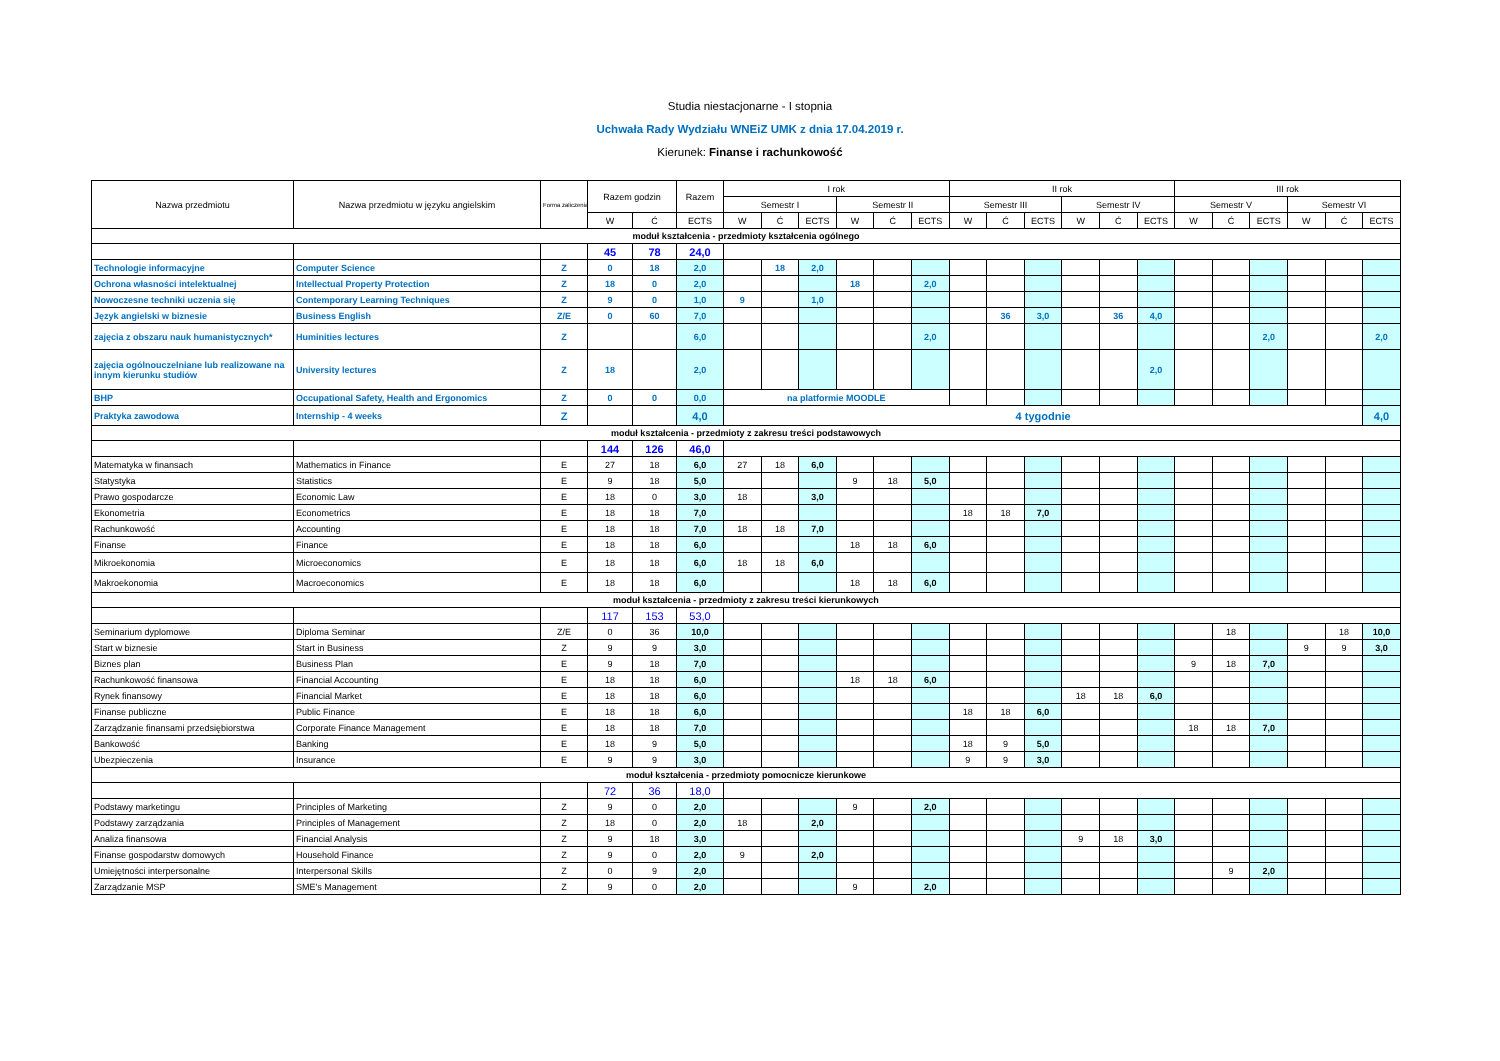Studia niestacjonarne - I stopnia
Uchwała Rady Wydziału WNEiZ UMK z dnia 17.04.2019 r.
Kierunek: Finanse i rachunkowość
| Nazwa przedmiotu | Nazwa przedmiotu w języku angielskim | Forma zaliczenia | Razem godzin | | Razem | I rok | | | | | | II rok | | | | | | III rok | | | | | |
| --- | --- | --- | --- | --- | --- | --- | --- | --- | --- | --- | --- | --- | --- | --- | --- | --- | --- | --- | --- | --- | --- | --- | --- |
| | | | | | | Semestr I | | | Semestr II | | | Semestr III | | | Semestr IV | | | Semestr V | | | Semestr VI | | |
| | | | W | Ć | ECTS | W | Ć | ECTS | W | Ć | ECTS | W | Ć | ECTS | W | Ć | ECTS | W | Ć | ECTS | W | Ć | ECTS |
| moduł kształcenia - przedmioty kształcenia ogólnego | | | | | | | | | | | | | | | | | | | | | | | |
| | | | 45 | 78 | 24,0 | | | | | | | | | | | | | | | | | | |
| Technologie informacyjne | Computer Science | Z | 0 | 18 | 2,0 | | 18 | 2,0 | | | | | | | | | | | | | | | |
| Ochrona własności intelektualnej | Intellectual Property Protection | Z | 18 | 0 | 2,0 | | | | 18 | | 2,0 | | | | | | | | | | | | |
| Nowoczesne techniki uczenia się | Contemporary Learning Techniques | Z | 9 | 0 | 1,0 | 9 | | 1,0 | | | | | | | | | | | | | | | |
| Język angielski w biznesie | Business English | Z/E | 0 | 60 | 7,0 | | | | | | | | 36 | 3,0 | | 36 | 4,0 | | | | | | |
| zajęcia z obszaru nauk humanistycznych* | Huminities lectures | Z | | | 6,0 | | | | | | 2,0 | | | | | | | | | 2,0 | | | 2,0 |
| zajęcia ogólnouczelniane lub realizowane na innym kierunku studiów | University lectures | Z | 18 | | 2,0 | | | | | | | | | | | | 2,0 | | | | | | |
| BHP | Occupational Safety, Health and Ergonomics | Z | 0 | 0 | 0,0 | na platformie MOODLE | | | | | | | | | | | | | | | | | |
| Praktyka zawodowa | Internship - 4 weeks | Z | | | 4,0 | 4 tygodnie | | | | | | | | | | | | | | | | | 4,0 |
| moduł kształcenia - przedmioty z zakresu treści podstawowych | | | | | | | | | | | | | | | | | | | | | | | |
| | | | 144 | 126 | 46,0 | | | | | | | | | | | | | | | | | | |
| Matematyka w finansach | Mathematics in Finance | E | 27 | 18 | 6,0 | 27 | 18 | 6,0 | | | | | | | | | | | | | | | |
| Statystyka | Statistics | E | 9 | 18 | 5,0 | | | | 9 | 18 | 5,0 | | | | | | | | | | | | |
| Prawo gospodarcze | Economic Law | E | 18 | 0 | 3,0 | 18 | | 3,0 | | | | | | | | | | | | | | | |
| Ekonometria | Econometrics | E | 18 | 18 | 7,0 | | | | | | | 18 | 18 | 7,0 | | | | | | | | | |
| Rachunkowość | Accounting | E | 18 | 18 | 7,0 | 18 | 18 | 7,0 | | | | | | | | | | | | | | | |
| Finanse | Finance | E | 18 | 18 | 6,0 | | | | 18 | 18 | 6,0 | | | | | | | | | | | | |
| Mikroekonomia | Microeconomics | E | 18 | 18 | 6,0 | 18 | 18 | 6,0 | | | | | | | | | | | | | | | |
| Makroekonomia | Macroeconomics | E | 18 | 18 | 6,0 | | | | 18 | 18 | 6,0 | | | | | | | | | | | | |
| moduł kształcenia - przedmioty z zakresu treści kierunkowych | | | | | | | | | | | | | | | | | | | | | | | |
| | | | 117 | 153 | 53,0 | | | | | | | | | | | | | | | | | | |
| Seminarium dyplomowe | Diploma Seminar | Z/E | 0 | 36 | 10,0 | | | | | | | | | | | | | | 18 | | | 18 | 10,0 |
| Start w biznesie | Start in Business | Z | 9 | 9 | 3,0 | | | | | | | | | | | | | | | | 9 | 9 | 3,0 |
| Biznes plan | Business Plan | E | 9 | 18 | 7,0 | | | | | | | | | | | | | 9 | 18 | 7,0 | | | |
| Rachunkowość finansowa | Financial Accounting | E | 18 | 18 | 6,0 | | | | 18 | 18 | 6,0 | | | | | | | | | | | | |
| Rynek finansowy | Financial Market | E | 18 | 18 | 6,0 | | | | | | | | | | 18 | 18 | 6,0 | | | | | | |
| Finanse publiczne | Public Finance | E | 18 | 18 | 6,0 | | | | | | | 18 | 18 | 6,0 | | | | | | | | | |
| Zarządzanie finansami przedsiębiorstwa | Corporate Finance Management | E | 18 | 18 | 7,0 | | | | | | | | | | | | | 18 | 18 | 7,0 | | | |
| Bankowość | Banking | E | 18 | 9 | 5,0 | | | | | | | 18 | 9 | 5,0 | | | | | | | | | |
| Ubezpieczenia | Insurance | E | 9 | 9 | 3,0 | | | | | | | 9 | 9 | 3,0 | | | | | | | | | |
| moduł kształcenia - przedmioty pomocnicze kierunkowe | | | | | | | | | | | | | | | | | | | | | | | |
| | | | 72 | 36 | 18,0 | | | | | | | | | | | | | | | | | | |
| Podstawy marketingu | Principles of Marketing | Z | 9 | 0 | 2,0 | | | | 9 | | 2,0 | | | | | | | | | | | | |
| Podstawy zarządzania | Principles of Management | Z | 18 | 0 | 2,0 | 18 | | 2,0 | | | | | | | | | | | | | | | |
| Analiza finansowa | Financial Analysis | Z | 9 | 18 | 3,0 | | | | | | | | | | 9 | 18 | 3,0 | | | | | | |
| Finanse gospodarstw domowych | Household Finance | Z | 9 | 0 | 2,0 | 9 | | 2,0 | | | | | | | | | | | | | | | |
| Umiejętności interpersonalne | Interpersonal Skills | Z | 0 | 9 | 2,0 | | | | | | | | | | | | | | 9 | 2,0 | | | |
| Zarządzanie MSP | SME's Management | Z | 9 | 0 | 2,0 | | | | 9 | | 2,0 | | | | | | | | | | | | |